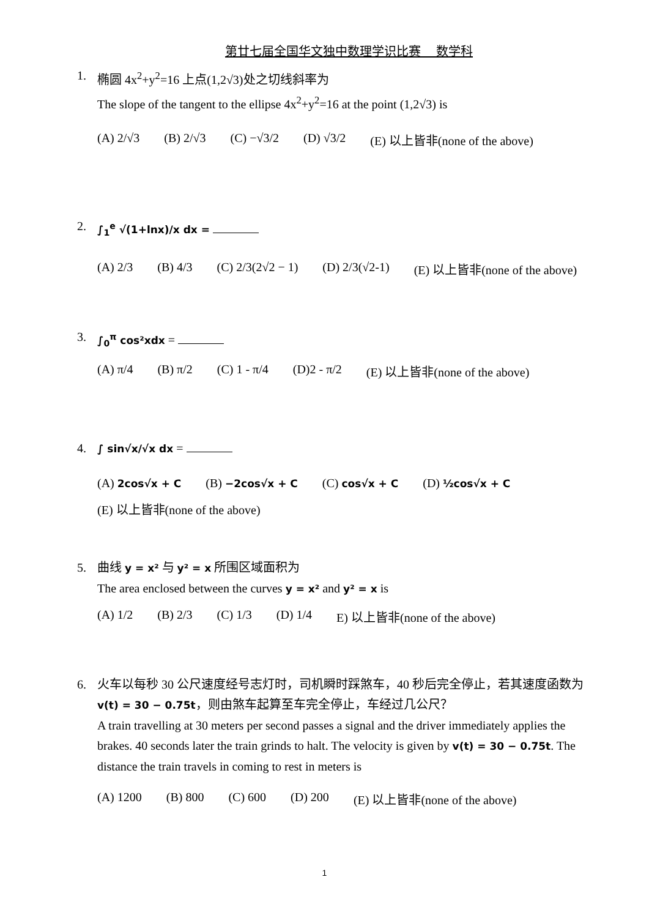第廿七届全国华文独中数理学识比赛　 数学科
1. 椭圆 4x<sup>2</sup>+y<sup>2</sup>=16 上点(1,2√3)处之切线斜率为
The slope of the tangent to the ellipse 4x<sup>2</sup>+y<sup>2</sup>=16 at the point (1,2√3) is
(A) 2/√3 (B) 2/√3 (C) −√3/2 (D) √3/2 (E) 以上皆非(none of the above)
2.
∫<sub>1</sub><sup>e</sup> √(1+lnx)/x dx =
(A) 2/3 (B) 4/3 (C) 2/3(2√2 − 1) (D) 2/3(√2-1) (E) 以上皆非(none of the above)
3.
∫<sub>0</sub><sup>π</sup> cos²xdx =
(A) π/4 (B) π/2 (C) 1 - π/4 (D)2 - π/2 (E) 以上皆非(none of the above)
4.
∫ sin√x/√x dx =
(A) 2cos√x + C (B) −2cos√x + C (C) cos√x + C (D) ½cos√x + C
(E) 以上皆非(none of the above)
5. 曲线 y = x² 与 y² = x 所围区域面积为
The area enclosed between the curves y = x² and y² = x is
(A) 1/2 (B) 2/3 (C) 1/3 (D) 1/4 E) 以上皆非(none of the above)
6. 火车以每秒 30 公尺速度经号志灯时，司机瞬时踩煞车，40 秒后完全停止，若其速度函数为v(t) = 30 − 0.75t，则由煞车起算至车完全停止，车经过几公尺？
A train travelling at 30 meters per second passes a signal and the driver immediately applies the brakes. 40 seconds later the train grinds to halt. The velocity is given by v(t) = 30 − 0.75t. The distance the train travels in coming to rest in meters is
(A) 1200 (B) 800 (C) 600 (D) 200 (E) 以上皆非(none of the above)
1